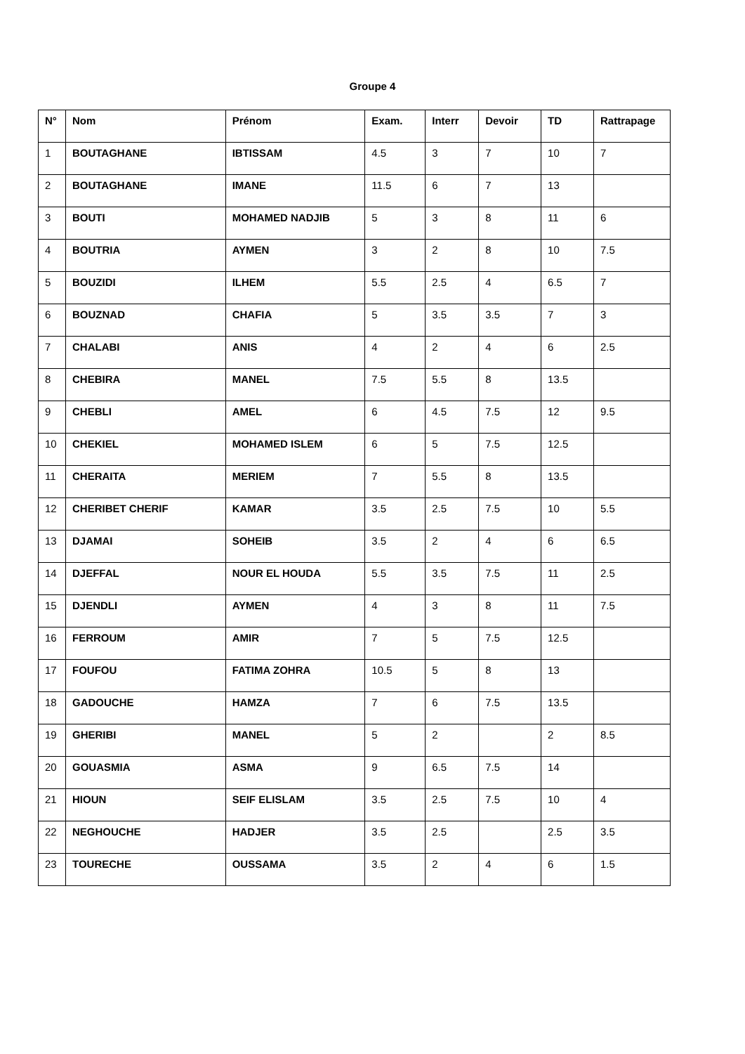Groupe 4
| N° | Nom | Prénom | Exam. | Interr | Devoir | TD | Rattrapage |
| --- | --- | --- | --- | --- | --- | --- | --- |
| 1 | BOUTAGHANE | IBTISSAM | 4.5 | 3 | 7 | 10 | 7 |
| 2 | BOUTAGHANE | IMANE | 11.5 | 6 | 7 | 13 | |
| 3 | BOUTI | MOHAMED NADJIB | 5 | 3 | 8 | 11 | 6 |
| 4 | BOUTRIA | AYMEN | 3 | 2 | 8 | 10 | 7.5 |
| 5 | BOUZIDI | ILHEM | 5.5 | 2.5 | 4 | 6.5 | 7 |
| 6 | BOUZNAD | CHAFIA | 5 | 3.5 | 3.5 | 7 | 3 |
| 7 | CHALABI | ANIS | 4 | 2 | 4 | 6 | 2.5 |
| 8 | CHEBIRA | MANEL | 7.5 | 5.5 | 8 | 13.5 | |
| 9 | CHEBLI | AMEL | 6 | 4.5 | 7.5 | 12 | 9.5 |
| 10 | CHEKIEL | MOHAMED ISLEM | 6 | 5 | 7.5 | 12.5 | |
| 11 | CHERAITA | MERIEM | 7 | 5.5 | 8 | 13.5 | |
| 12 | CHERIBET CHERIF | KAMAR | 3.5 | 2.5 | 7.5 | 10 | 5.5 |
| 13 | DJAMAI | SOHEIB | 3.5 | 2 | 4 | 6 | 6.5 |
| 14 | DJEFFAL | NOUR EL HOUDA | 5.5 | 3.5 | 7.5 | 11 | 2.5 |
| 15 | DJENDLI | AYMEN | 4 | 3 | 8 | 11 | 7.5 |
| 16 | FERROUM | AMIR | 7 | 5 | 7.5 | 12.5 | |
| 17 | FOUFOU | FATIMA ZOHRA | 10.5 | 5 | 8 | 13 | |
| 18 | GADOUCHE | HAMZA | 7 | 6 | 7.5 | 13.5 | |
| 19 | GHERIBI | MANEL | 5 | 2 | | 2 | 8.5 |
| 20 | GOUASMIA | ASMA | 9 | 6.5 | 7.5 | 14 | |
| 21 | HIOUN | SEIF ELISLAM | 3.5 | 2.5 | 7.5 | 10 | 4 |
| 22 | NEGHOUCHE | HADJER | 3.5 | 2.5 | | 2.5 | 3.5 |
| 23 | TOURECHE | OUSSAMA | 3.5 | 2 | 4 | 6 | 1.5 |